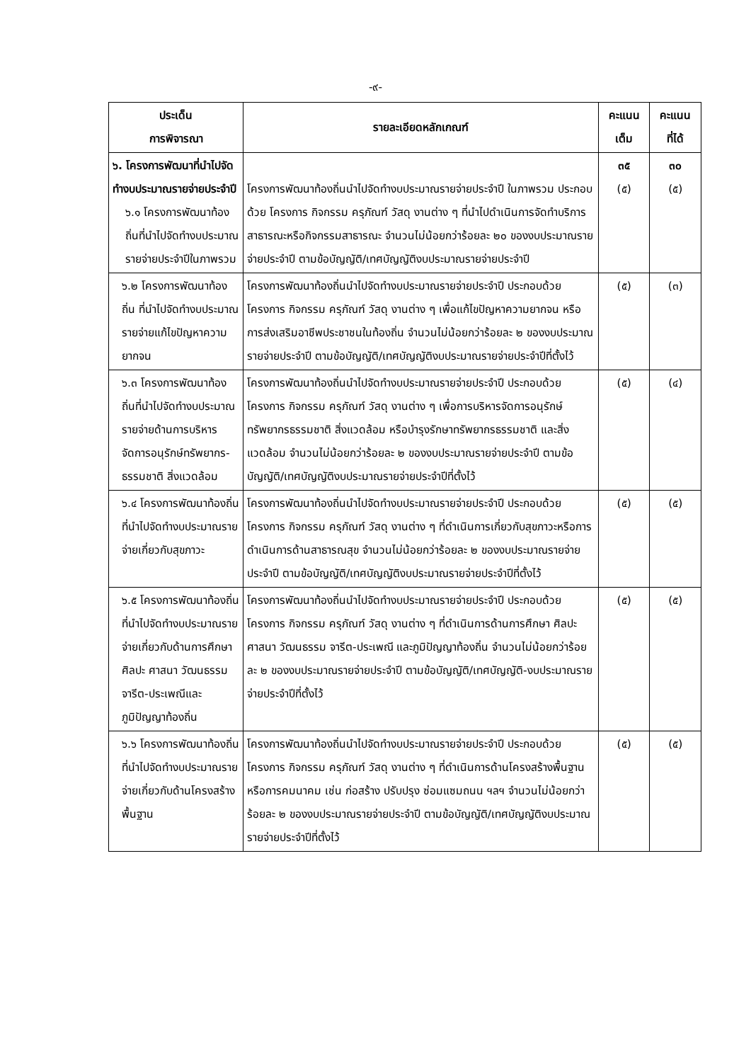-๙-
| ประเด็น การพิจารณา | รายละเอียดหลักเกณฑ์ | คะแนน เต็ม | คะแนน ที่ได้ |
| --- | --- | --- | --- |
| ๖. โครงการพัฒนาที่นำไปจัดทำงบประมาณรายจ่ายประจำปี ๖.๑ โครงการพัฒนาท้องถิ่นที่นำไปจัดทำงบประมาณรายจ่ายประจำปีในภาพรวม | โครงการพัฒนาท้องถิ่นนำไปจัดทำงบประมาณรายจ่ายประจำปี ในภาพรวม ประกอบด้วย โครงการ กิจกรรม ครุภัณฑ์ วัสดุ งานต่าง ๆ ที่นำไปดำเนินการจัดทำบริการสาธารณะหรือกิจกรรมสาธารณะ จำนวนไม่น้อยกว่าร้อยละ ๒๐ ของงบประมาณรายจ่ายประจำปี ตามข้อบัญญัติ/เทศบัญญัติงบประมาณรายจ่ายประจำปี | ๓๕ (๕) | ๓๐ (๕) |
| ๖.๒ โครงการพัฒนาท้องถิ่น ที่นำไปจัดทำงบประมาณรายจ่ายแก้ไขปัญหาความยากจน | โครงการพัฒนาท้องถิ่นนำไปจัดทำงบประมาณรายจ่ายประจำปี ประกอบด้วย โครงการ กิจกรรม ครุภัณฑ์ วัสดุ งานต่าง ๆ เพื่อแก้ไขปัญหาความยากจน หรือการส่งเสริมอาชีพประชาชนในท้องถิ่น จำนวนไม่น้อยกว่าร้อยละ ๒ ของงบประมาณรายจ่ายประจำปี ตามข้อบัญญัติ/เทศบัญญัติงบประมาณรายจ่ายประจำปีที่ตั้งไว้ | (๕) | (๓) |
| ๖.๓ โครงการพัฒนาท้องถิ่นที่นำไปจัดทำงบประมาณรายจ่ายด้านการบริหารจัดการอนุรักษ์ทรัพยากร-ธรรมชาติ สิ่งแวดล้อม | โครงการพัฒนาท้องถิ่นนำไปจัดทำงบประมาณรายจ่ายประจำปี ประกอบด้วยโครงการ กิจกรรม ครุภัณฑ์ วัสดุ งานต่าง ๆ เพื่อการบริหารจัดการอนุรักษ์ทรัพยากรธรรมชาติ สิ่งแวดล้อม หรือบำรุงรักษาทรัพยากรธรรมชาติ และสิ่งแวดล้อม จำนวนไม่น้อยกว่าร้อยละ ๒ ของงบประมาณรายจ่ายประจำปี ตามข้อบัญญัติ/เทศบัญญัติงบประมาณรายจ่ายประจำปีที่ตั้งไว้ | (๕) | (๔) |
| ๖.๔ โครงการพัฒนาท้องถิ่นที่นำไปจัดทำงบประมาณรายจ่ายเกี่ยวกับสุขภาวะ | โครงการพัฒนาท้องถิ่นนำไปจัดทำงบประมาณรายจ่ายประจำปี ประกอบด้วยโครงการ กิจกรรม ครุภัณฑ์ วัสดุ งานต่าง ๆ ที่ดำเนินการเกี่ยวกับสุขภาวะหรือการดำเนินการด้านสาธารณสุข จำนวนไม่น้อยกว่าร้อยละ ๒ ของงบประมาณรายจ่ายประจำปี ตามข้อบัญญัติ/เทศบัญญัติงบประมาณรายจ่ายประจำปีที่ตั้งไว้ | (๕) | (๕) |
| ๖.๕ โครงการพัฒนาท้องถิ่นที่นำไปจัดทำงบประมาณรายจ่ายเกี่ยวกับด้านการศึกษา ศิลปะ ศาสนา วัฒนธรรม จารีต-ประเพณีและภูมิปัญญาท้องถิ่น | โครงการพัฒนาท้องถิ่นนำไปจัดทำงบประมาณรายจ่ายประจำปี ประกอบด้วยโครงการ กิจกรรม ครุภัณฑ์ วัสดุ งานต่าง ๆ ที่ดำเนินการด้านการศึกษา ศิลปะ ศาสนา วัฒนธรรม จารีต-ประเพณี และภูมิปัญญาท้องถิ่น จำนวนไม่น้อยกว่าร้อยละ ๒ ของงบประมาณรายจ่ายประจำปี ตามข้อบัญญัติ/เทศบัญญัติ-งบประมาณรายจ่ายประจำปีที่ตั้งไว้ | (๕) | (๕) |
| ๖.๖ โครงการพัฒนาท้องถิ่นที่นำไปจัดทำงบประมาณรายจ่ายเกี่ยวกับด้านโครงสร้างพื้นฐาน | โครงการพัฒนาท้องถิ่นนำไปจัดทำงบประมาณรายจ่ายประจำปี ประกอบด้วยโครงการ กิจกรรม ครุภัณฑ์ วัสดุ งานต่าง ๆ ที่ดำเนินการด้านโครงสร้างพื้นฐานหรือการคมนาคม เช่น ก่อสร้าง ปรับปรุง ซ่อมแซมถนน ฯลฯ จำนวนไม่น้อยกว่าร้อยละ ๒ ของงบประมาณรายจ่ายประจำปี ตามข้อบัญญัติ/เทศบัญญัติงบประมาณรายจ่ายประจำปีที่ตั้งไว้ | (๕) | (๕) |